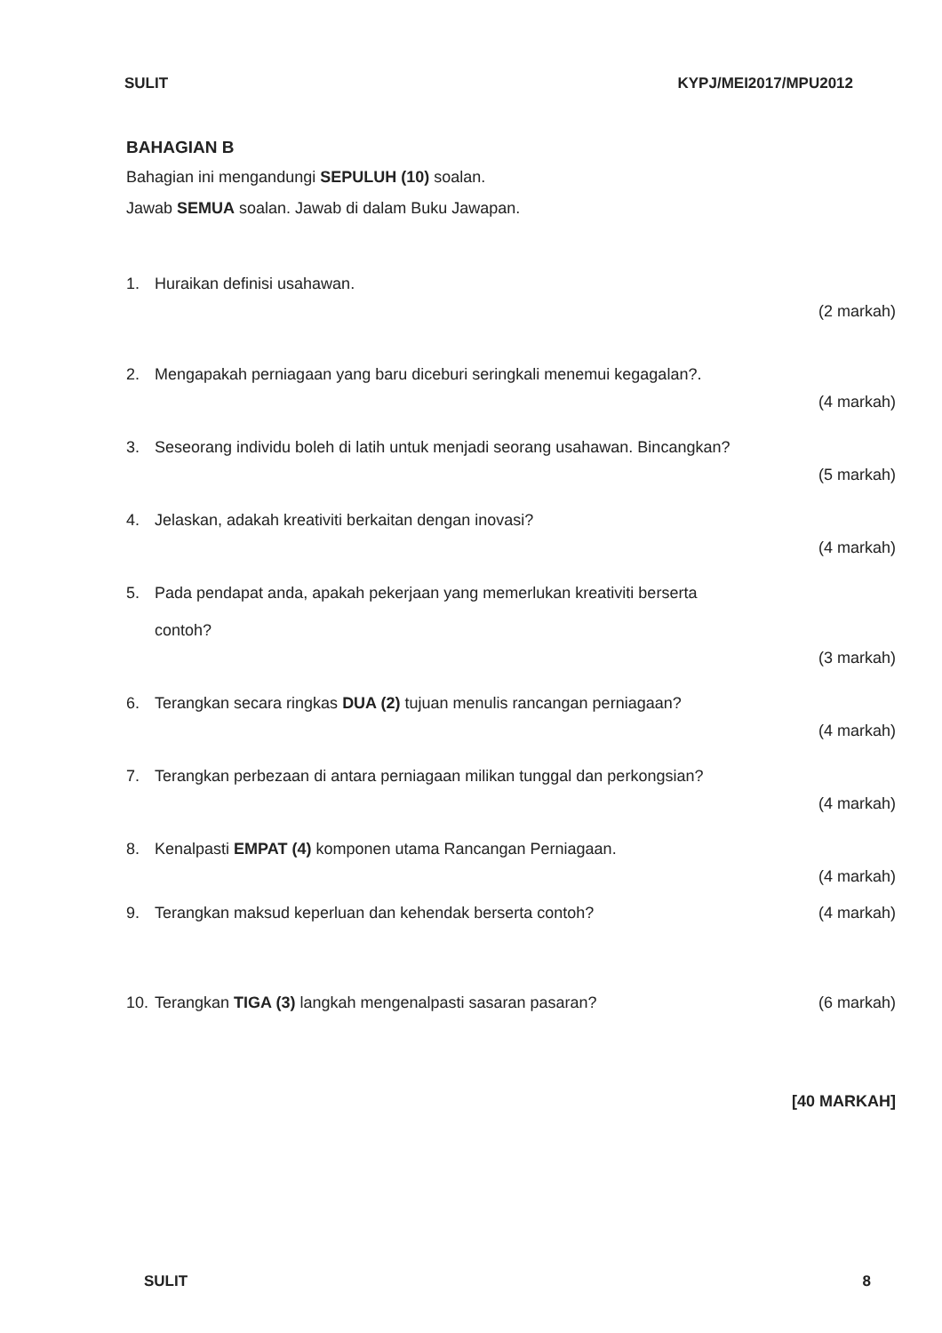SULIT KYPJ/MEI2017/MPU2012
BAHAGIAN B
Bahagian ini mengandungi SEPULUH (10) soalan.
Jawab SEMUA soalan. Jawab di dalam Buku Jawapan.
1. Huraikan definisi usahawan.
(2 markah)
2. Mengapakah perniagaan yang baru diceburi seringkali menemui kegagalan?.
(4 markah)
3. Seseorang individu boleh di latih untuk menjadi seorang usahawan. Bincangkan?
(5 markah)
4. Jelaskan, adakah kreativiti berkaitan dengan inovasi?
(4 markah)
5. Pada pendapat anda, apakah pekerjaan yang memerlukan kreativiti berserta
contoh?
(3 markah)
6. Terangkan secara ringkas DUA (2) tujuan menulis rancangan perniagaan?
(4 markah)
7. Terangkan perbezaan di antara perniagaan milikan tunggal dan perkongsian?
(4 markah)
8. Kenalpasti EMPAT (4) komponen utama Rancangan Perniagaan.
(4 markah)
9. Terangkan maksud keperluan dan kehendak berserta contoh? (4 markah)
10. Terangkan TIGA (3) langkah mengenalpasti sasaran pasaran? (6 markah)
[40 MARKAH]
SULIT 8